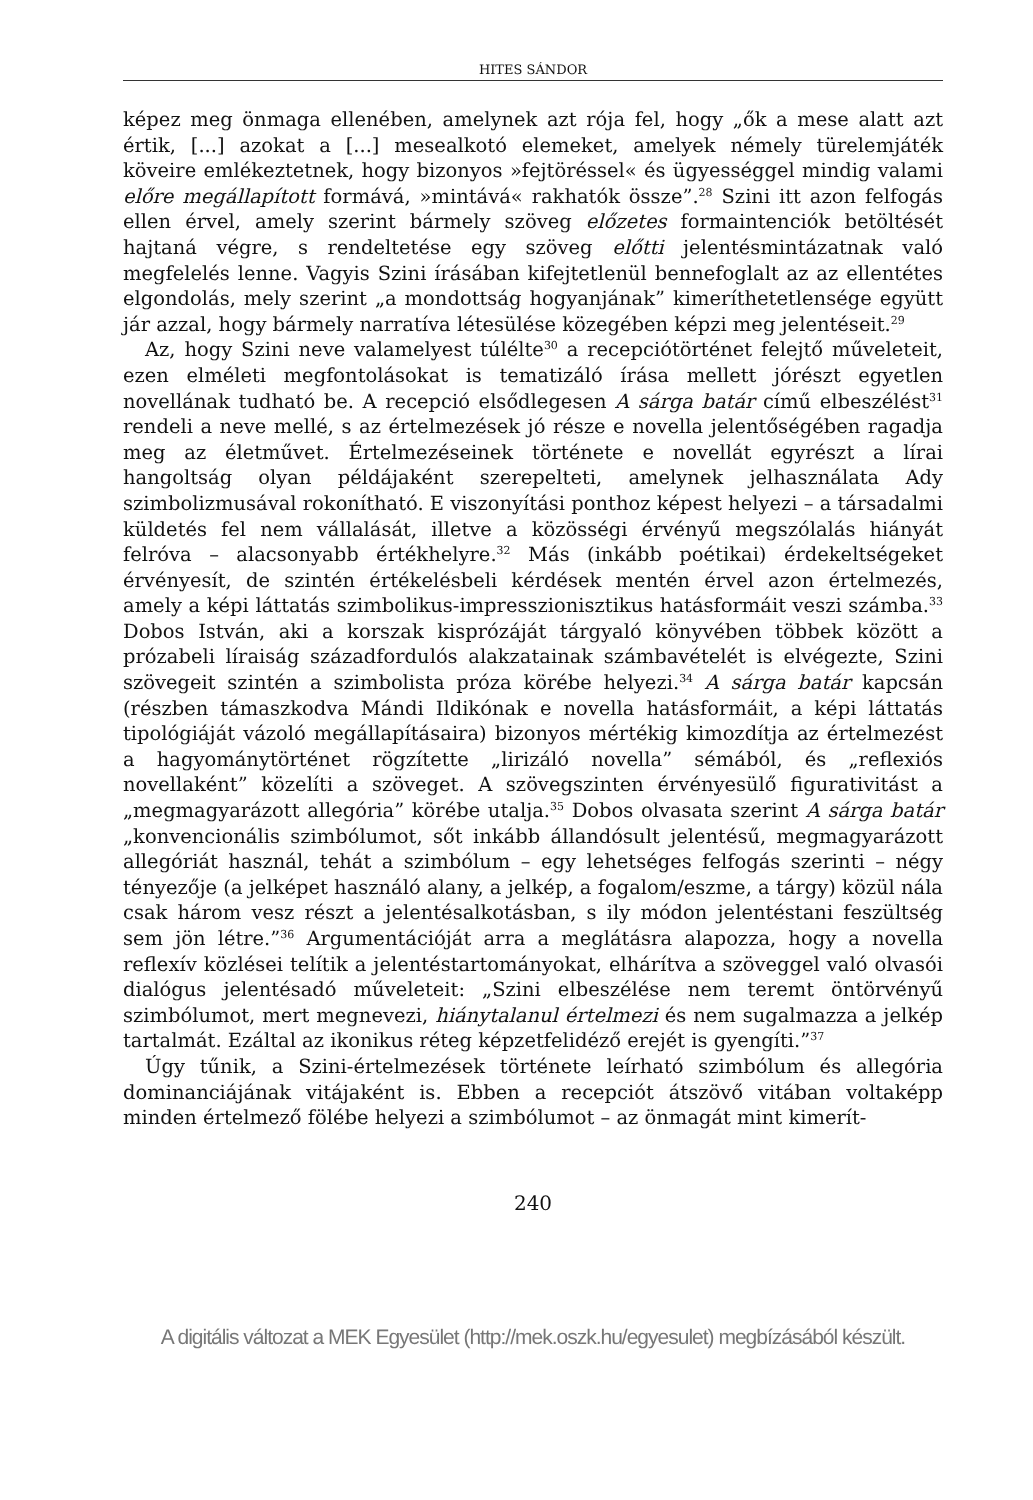HITES SÁNDOR
képez meg önmaga ellenében, amelynek azt rója fel, hogy „ők a mese alatt azt értik, [...] azokat a [...] mesealkotó elemeket, amelyek némely türelemjáték köveire emlékeztetnek, hogy bizonyos »fejtöréssel« és ügyességgel mindig valami előre megállapított formává, »mintává« rakhatók össze”.<sup>28</sup> Szini itt azon felfogás ellen érvel, amely szerint bármely szöveg előzetes formaintenciók betöltését hajtaná végre, s rendeltetése egy szöveg előtti jelentésmintázatnak való megfelelés lenne. Vagyis Szini írásában kifejtetlenül bennefoglalt az az ellentétes elgondolás, mely szerint „a mondottság hogyanjának” kimeríthetetlensége együtt jár azzal, hogy bármely narratíva létesülése közegében képzi meg jelentéseit.<sup>29</sup>
Az, hogy Szini neve valamelyest túlélte<sup>30</sup> a recepciótörténet felejtő műveleteit, ezen elméleti megfontolásokat is tematizáló írása mellett jórészt egyetlen novellának tudható be. A recepció elsődlegesen A sárga batár című elbeszélést<sup>31</sup> rendeli a neve mellé, s az értelmezések jó része e novella jelentőségében ragadja meg az életművet. Értelmezéseinek története e novellát egyrészt a lírai hangoltság olyan példájaként szerepelteti, amelynek jelhasználata Ady szimbolizmusával rokonítható. E viszonyítási ponthoz képest helyezi – a társadalmi küldetés fel nem vállalását, illetve a közösségi érvényű megszólalás hiányát felróva – alacsonyabb értékhelyre.<sup>32</sup> Más (inkább poétikai) érdekeltségeket érvényesít, de szintén értékelésbeli kérdések mentén érvel azon értelmezés, amely a képi láttatás szimbolikus-impresszionisztikus hatásformáit veszi számba.<sup>33</sup> Dobos István, aki a korszak kisprózáját tárgyaló könyvében többek között a prózabeli líraiság századfordulós alakzatainak számbavételét is elvégezte, Szini szövegeit szintén a szimbolista próza körébe helyezi.<sup>34</sup> A sárga batár kapcsán (részben támaszkodva Mándi Ildikónak e novella hatásformáit, a képi láttatás tipológiáját vázoló megállapításaira) bizonyos mértékig kimozdítja az értelmezést a hagyománytörténet rögzítette „lirizáló novella” sémából, és „reflexiós novellaként” közelíti a szöveget. A szövegszinten érvényesülő figurativitást a „megmagyarázott allegória” körébe utalja.<sup>35</sup> Dobos olvasata szerint A sárga batár „konvencionális szimbólumot, sőt inkább állandósult jelentésű, megmagyarázott allegóriát használ, tehát a szimbólum – egy lehetséges felfogás szerinti – négy tényezője (a jelképet használó alany, a jelkép, a fogalom/eszme, a tárgy) közül nála csak három vesz részt a jelentésalkotásban, s ily módon jelentéstani feszültség sem jön létre.”<sup>36</sup> Argumentációját arra a meglátásra alapozza, hogy a novella reflexív közlései telítik a jelentéstartományokat, elhárítva a szöveggel való olvasói dialógus jelentésadó műveleteit: „Szini elbeszélése nem teremt öntörvényű szimbólumot, mert megnevezi, hiánytalanul értelmezi és nem sugalmazza a jelkép tartalmát. Ezáltal az ikonikus réteg képzetfelidéző erejét is gyengíti.”<sup>37</sup>
Úgy tűnik, a Szini-értelmezések története leírható szimbólum és allegória dominanciájának vitájaként is. Ebben a recepciót átszövő vitában voltaképp minden értelmező fölébe helyezi a szimbólumot – az önmagát mint kimerít-
240
A digitális változat a MEK Egyesület (http://mek.oszk.hu/egyesulet) megbízásából készült.